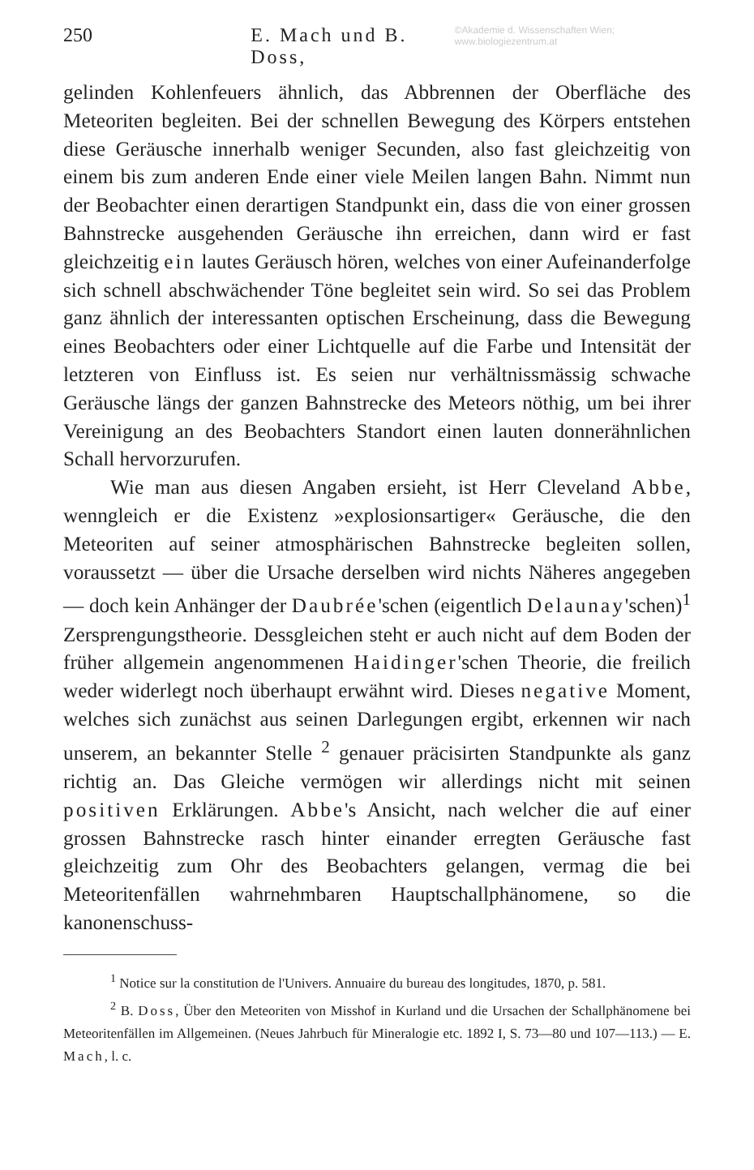250 E. Mach und B. Doss, ©Akademie d. Wissenschaften Wien; www.biologiezentrum.at
gelinden Kohlenfeuers ähnlich, das Abbrennen der Oberfläche des Meteoriten begleiten. Bei der schnellen Bewegung des Körpers entstehen diese Geräusche innerhalb weniger Secunden, also fast gleichzeitig von einem bis zum anderen Ende einer viele Meilen langen Bahn. Nimmt nun der Beobachter einen derartigen Standpunkt ein, dass die von einer grossen Bahnstrecke ausgehenden Geräusche ihn erreichen, dann wird er fast gleichzeitig ein lautes Geräusch hören, welches von einer Aufeinanderfolge sich schnell abschwächender Töne begleitet sein wird. So sei das Problem ganz ähnlich der interessanten optischen Erscheinung, dass die Bewegung eines Beobachters oder einer Lichtquelle auf die Farbe und Intensität der letzteren von Einfluss ist. Es seien nur verhältnissmässig schwache Geräusche längs der ganzen Bahnstrecke des Meteors nöthig, um bei ihrer Vereinigung an des Beobachters Standort einen lauten donnerähnlichen Schall hervorzurufen.
Wie man aus diesen Angaben ersieht, ist Herr Cleveland Abbe, wenngleich er die Existenz »explosionsartiger« Geräusche, die den Meteoriten auf seiner atmosphärischen Bahnstrecke begleiten sollen, voraussetzt — über die Ursache derselben wird nichts Näheres angegeben — doch kein Anhänger der Daubrée'schen (eigentlich Delaunay'schen)<sup>1</sup> Zersprengungstheorie. Dessgleichen steht er auch nicht auf dem Boden der früher allgemein angenommenen Haidinger'schen Theorie, die freilich weder widerlegt noch überhaupt erwähnt wird. Dieses negative Moment, welches sich zunächst aus seinen Darlegungen ergibt, erkennen wir nach unserem, an bekannter Stelle <sup>2</sup> genauer präcisirten Standpunkte als ganz richtig an. Das Gleiche vermögen wir allerdings nicht mit seinen positiven Erklärungen. Abbe's Ansicht, nach welcher die auf einer grossen Bahnstrecke rasch hinter einander erregten Geräusche fast gleichzeitig zum Ohr des Beobachters gelangen, vermag die bei Meteoritenfällen wahrnehmbaren Hauptschallphänomene, so die kanonenschuss-
<sup>1</sup> Notice sur la constitution de l'Univers. Annuaire du bureau des longitudes, 1870, p. 581.
<sup>2</sup> B. Doss, Über den Meteoriten von Misshof in Kurland und die Ursachen der Schallphänomene bei Meteoritenfällen im Allgemeinen. (Neues Jahrbuch für Mineralogie etc. 1892 I, S. 73—80 und 107—113.) — E. Mach, l. c.